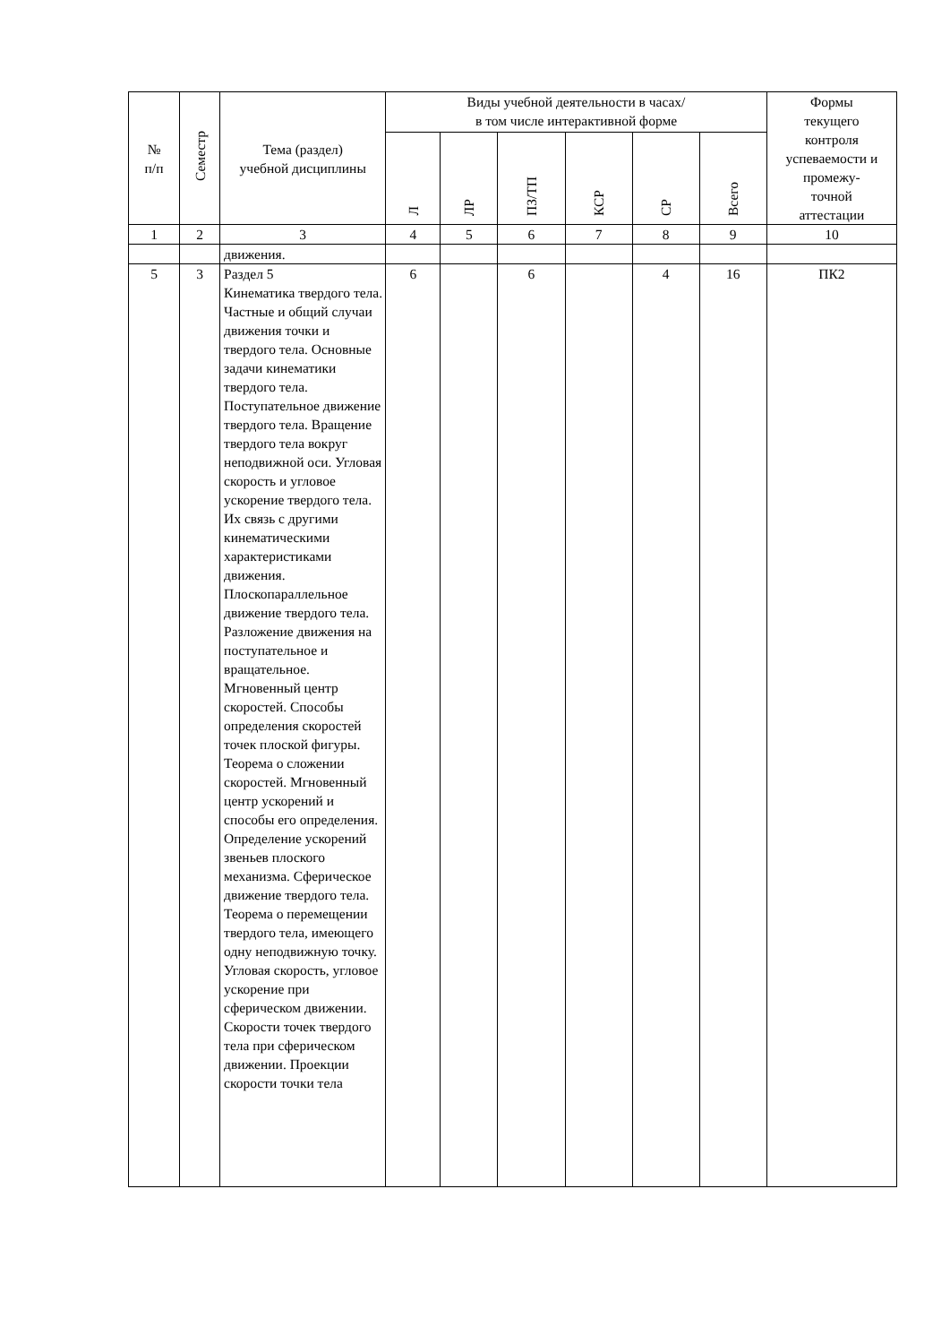| № п/п | Семестр | Тема (раздел) учебной дисциплины | Виды учебной деятельности в часах/ в том числе интерактивной форме | | | | | | Формы текущего контроля успеваемости и промежу- точной аттестации |
| --- | --- | --- | --- | --- | --- | --- | --- | --- | --- |
| | | | Л | ЛР | ПЗ/ТП | КСР | СР | Всего | |
| 1 | 2 | 3 | 4 | 5 | 6 | 7 | 8 | 9 | 10 |
| | | движения. | | | | | | | |
| 5 | 3 | Раздел 5 Кинематика твердого тела. Частные и общий случаи движения точки и твердого тела. Основные задачи кинематики твердого тела. Поступательное движение твердого тела. Вращение твердого тела вокруг неподвижной оси. Угловая скорость и угловое ускорение твердого тела. Их связь с другими кинематическими характеристиками движения. Плоскопараллельное движение твердого тела. Разложение движения на поступательное и вращательное. Мгновенный центр скоростей. Способы определения скоростей точек плоской фигуры. Теорема о сложении скоростей. Мгновенный центр ускорений и способы его определения. Определение ускорений звеньев плоского механизма. Сферическое движение твердого тела. Теорема о перемещении твердого тела, имеющего одну неподвижную точку. Угловая скорость, угловое ускорение при сферическом движении. Скорости точек твердого тела при сферическом движении. Проекции скорости точки тела | 6 | | 6 | | 4 | 16 | ПК2 |